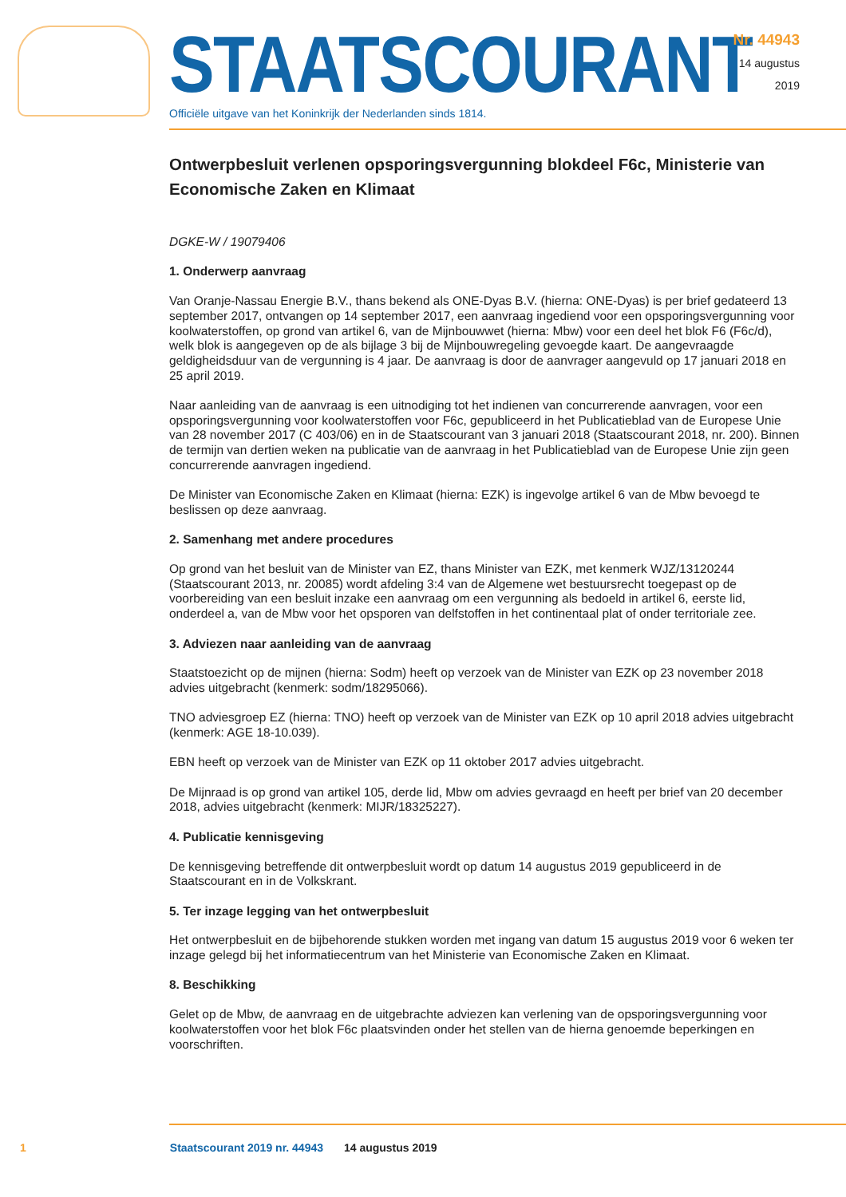STAATSCOURANT
Officiële uitgave van het Koninkrijk der Nederlanden sinds 1814.
Nr. 44943
14 augustus
2019
Ontwerpbesluit verlenen opsporingsvergunning blokdeel F6c, Ministerie van Economische Zaken en Klimaat
DGKE-W / 19079406
1. Onderwerp aanvraag
Van Oranje-Nassau Energie B.V., thans bekend als ONE-Dyas B.V. (hierna: ONE-Dyas) is per brief gedateerd 13 september 2017, ontvangen op 14 september 2017, een aanvraag ingediend voor een opsporingsvergunning voor koolwaterstoffen, op grond van artikel 6, van de Mijnbouwwet (hierna: Mbw) voor een deel het blok F6 (F6c/d), welk blok is aangegeven op de als bijlage 3 bij de Mijnbouw­regeling gevoegde kaart. De aangevraagde geldigheidsduur van de vergunning is 4 jaar. De aanvraag is door de aanvrager aangevuld op 17 januari 2018 en 25 april 2019.
Naar aanleiding van de aanvraag is een uitnodiging tot het indienen van concurrerende aanvragen, voor een opsporingsvergunning voor koolwaterstoffen voor F6c, gepubliceerd in het Publicatieblad van de Europese Unie van 28 november 2017 (C 403/06) en in de Staatscourant van 3 januari 2018 (Staatscourant 2018, nr. 200). Binnen de termijn van dertien weken na publicatie van de aanvraag in het Publicatieblad van de Europese Unie zijn geen concurrerende aanvragen ingediend.
De Minister van Economische Zaken en Klimaat (hierna: EZK) is ingevolge artikel 6 van de Mbw bevoegd te beslissen op deze aanvraag.
2. Samenhang met andere procedures
Op grond van het besluit van de Minister van EZ, thans Minister van EZK, met kenmerk WJZ/13120244 (Staatscourant 2013, nr. 20085) wordt afdeling 3:4 van de Algemene wet bestuursrecht toegepast op de voorbereiding van een besluit inzake een aanvraag om een vergunning als bedoeld in artikel 6, eerste lid, onderdeel a, van de Mbw voor het opsporen van delfstoffen in het continentaal plat of onder territoriale zee.
3. Adviezen naar aanleiding van de aanvraag
Staatstoezicht op de mijnen (hierna: Sodm) heeft op verzoek van de Minister van EZK op 23 november 2018 advies uitgebracht (kenmerk: sodm/18295066).
TNO adviesgroep EZ (hierna: TNO) heeft op verzoek van de Minister van EZK op 10 april 2018 advies uitgebracht (kenmerk: AGE 18-10.039).
EBN heeft op verzoek van de Minister van EZK op 11 oktober 2017 advies uitgebracht.
De Mijnraad is op grond van artikel 105, derde lid, Mbw om advies gevraagd en heeft per brief van 20 december 2018, advies uitgebracht (kenmerk: MIJR/18325227).
4. Publicatie kennisgeving
De kennisgeving betreffende dit ontwerpbesluit wordt op datum 14 augustus 2019 gepubliceerd in de Staatscourant en in de Volkskrant.
5. Ter inzage legging van het ontwerpbesluit
Het ontwerpbesluit en de bijbehorende stukken worden met ingang van datum 15 augustus 2019 voor 6 weken ter inzage gelegd bij het informatiecentrum van het Ministerie van Economische Zaken en Klimaat.
8. Beschikking
Gelet op de Mbw, de aanvraag en de uitgebrachte adviezen kan verlening van de opsporingsvergun­ning voor koolwaterstoffen voor het blok F6c plaatsvinden onder het stellen van de hierna genoemde beperkingen en voorschriften.
1 Staatscourant 2019 nr. 44943 14 augustus 2019